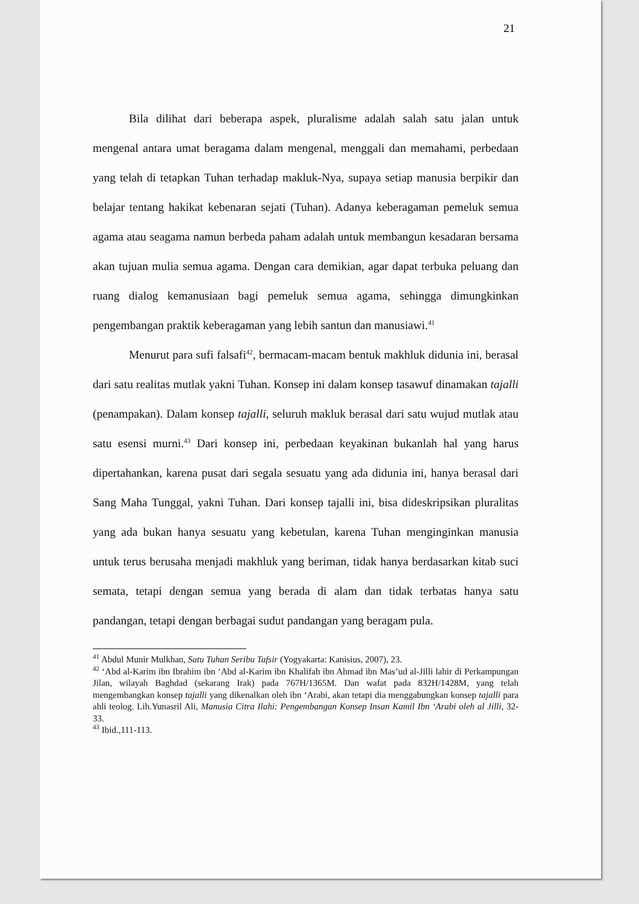21
Bila dilihat dari beberapa aspek, pluralisme adalah salah satu jalan untuk mengenal antara umat beragama dalam mengenal, menggali dan memahami, perbedaan yang telah di tetapkan Tuhan terhadap makluk-Nya, supaya setiap manusia berpikir dan belajar tentang hakikat kebenaran sejati (Tuhan). Adanya keberagaman pemeluk semua agama atau seagama namun berbeda paham adalah untuk membangun kesadaran bersama akan tujuan mulia semua agama. Dengan cara demikian, agar dapat terbuka peluang dan ruang dialog kemanusiaan bagi pemeluk semua agama, sehingga dimungkinkan pengembangan praktik keberagaman yang lebih santun dan manusiawi.<sup>41</sup>
Menurut para sufi falsafi<sup>42</sup>, bermacam-macam bentuk makhluk didunia ini, berasal dari satu realitas mutlak yakni Tuhan. Konsep ini dalam konsep tasawuf dinamakan tajalli (penampakan). Dalam konsep tajalli, seluruh makluk berasal dari satu wujud mutlak atau satu esensi murni.<sup>43</sup> Dari konsep ini, perbedaan keyakinan bukanlah hal yang harus dipertahankan, karena pusat dari segala sesuatu yang ada didunia ini, hanya berasal dari Sang Maha Tunggal, yakni Tuhan. Dari konsep tajalli ini, bisa dideskripsikan pluralitas yang ada bukan hanya sesuatu yang kebetulan, karena Tuhan menginginkan manusia untuk terus berusaha menjadi makhluk yang beriman, tidak hanya berdasarkan kitab suci semata, tetapi dengan semua yang berada di alam dan tidak terbatas hanya satu pandangan, tetapi dengan berbagai sudut pandangan yang beragam pula.
<sup>41</sup> Abdul Munir Mulkhan, Satu Tuhan Seribu Tafsir (Yogyakarta: Kanisius, 2007), 23.
<sup>42</sup> ‘Abd al-Karim ibn Ibrahim ibn ‘Abd al-Karim ibn Khalifah ibn Ahmad ibn Mas’ud al-Jilli lahir di Perkampungan Jilan, wilayah Baghdad (sekarang Irak) pada 767H/1365M. Dan wafat pada 832H/1428M, yang telah mengembangkan konsep tajalli yang dikenalkan oleh ibn ‘Arabi, akan tetapi dia menggabungkan konsep tajalli para ahli teolog. Lih.Yunasril Ali, Manusia Citra Ilahi: Pengembangan Konsep Insan Kamil Ibn ‘Arabi oleh al Jilli, 32-33.
<sup>43</sup> Ibid.,111-113.